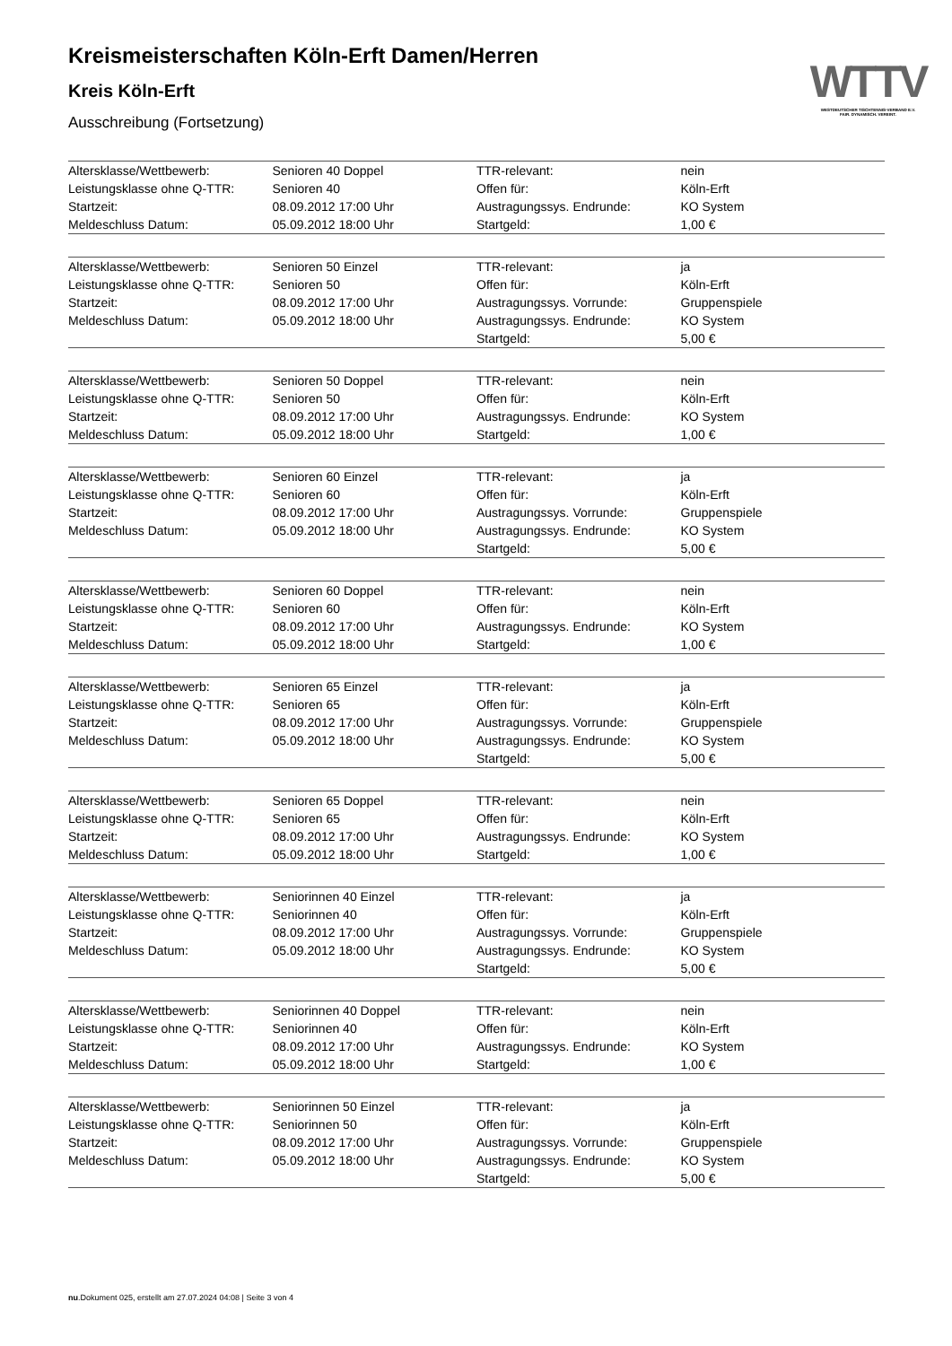Kreismeisterschaften Köln-Erft Damen/Herren
Kreis Köln-Erft
Ausschreibung (Fortsetzung)
WTTV
WESTDEUTSCHER TISCHTENNIS-VERBAND E.V.
FAIR. DYNAMISCH. VEREINT.
| Altersklasse/Wettbewerb: | Senioren 40 Doppel | TTR-relevant: | nein |
| Leistungsklasse ohne Q-TTR: | Senioren 40 | Offen für: | Köln-Erft |
| Startzeit: | 08.09.2012 17:00 Uhr | Austragungssys. Endrunde: | KO System |
| Meldeschluss Datum: | 05.09.2012 18:00 Uhr | Startgeld: | 1,00 € |
| Altersklasse/Wettbewerb: | Senioren 50 Einzel | TTR-relevant: | ja |
| Leistungsklasse ohne Q-TTR: | Senioren 50 | Offen für: | Köln-Erft |
| Startzeit: | 08.09.2012 17:00 Uhr | Austragungssys. Vorrunde: | Gruppenspiele |
| Meldeschluss Datum: | 05.09.2012 18:00 Uhr | Austragungssys. Endrunde: | KO System |
| | | Startgeld: | 5,00 € |
| Altersklasse/Wettbewerb: | Senioren 50 Doppel | TTR-relevant: | nein |
| Leistungsklasse ohne Q-TTR: | Senioren 50 | Offen für: | Köln-Erft |
| Startzeit: | 08.09.2012 17:00 Uhr | Austragungssys. Endrunde: | KO System |
| Meldeschluss Datum: | 05.09.2012 18:00 Uhr | Startgeld: | 1,00 € |
| Altersklasse/Wettbewerb: | Senioren 60 Einzel | TTR-relevant: | ja |
| Leistungsklasse ohne Q-TTR: | Senioren 60 | Offen für: | Köln-Erft |
| Startzeit: | 08.09.2012 17:00 Uhr | Austragungssys. Vorrunde: | Gruppenspiele |
| Meldeschluss Datum: | 05.09.2012 18:00 Uhr | Austragungssys. Endrunde: | KO System |
| | | Startgeld: | 5,00 € |
| Altersklasse/Wettbewerb: | Senioren 60 Doppel | TTR-relevant: | nein |
| Leistungsklasse ohne Q-TTR: | Senioren 60 | Offen für: | Köln-Erft |
| Startzeit: | 08.09.2012 17:00 Uhr | Austragungssys. Endrunde: | KO System |
| Meldeschluss Datum: | 05.09.2012 18:00 Uhr | Startgeld: | 1,00 € |
| Altersklasse/Wettbewerb: | Senioren 65 Einzel | TTR-relevant: | ja |
| Leistungsklasse ohne Q-TTR: | Senioren 65 | Offen für: | Köln-Erft |
| Startzeit: | 08.09.2012 17:00 Uhr | Austragungssys. Vorrunde: | Gruppenspiele |
| Meldeschluss Datum: | 05.09.2012 18:00 Uhr | Austragungssys. Endrunde: | KO System |
| | | Startgeld: | 5,00 € |
| Altersklasse/Wettbewerb: | Senioren 65 Doppel | TTR-relevant: | nein |
| Leistungsklasse ohne Q-TTR: | Senioren 65 | Offen für: | Köln-Erft |
| Startzeit: | 08.09.2012 17:00 Uhr | Austragungssys. Endrunde: | KO System |
| Meldeschluss Datum: | 05.09.2012 18:00 Uhr | Startgeld: | 1,00 € |
| Altersklasse/Wettbewerb: | Seniorinnen 40 Einzel | TTR-relevant: | ja |
| Leistungsklasse ohne Q-TTR: | Seniorinnen 40 | Offen für: | Köln-Erft |
| Startzeit: | 08.09.2012 17:00 Uhr | Austragungssys. Vorrunde: | Gruppenspiele |
| Meldeschluss Datum: | 05.09.2012 18:00 Uhr | Austragungssys. Endrunde: | KO System |
| | | Startgeld: | 5,00 € |
| Altersklasse/Wettbewerb: | Seniorinnen 40 Doppel | TTR-relevant: | nein |
| Leistungsklasse ohne Q-TTR: | Seniorinnen 40 | Offen für: | Köln-Erft |
| Startzeit: | 08.09.2012 17:00 Uhr | Austragungssys. Endrunde: | KO System |
| Meldeschluss Datum: | 05.09.2012 18:00 Uhr | Startgeld: | 1,00 € |
| Altersklasse/Wettbewerb: | Seniorinnen 50 Einzel | TTR-relevant: | ja |
| Leistungsklasse ohne Q-TTR: | Seniorinnen 50 | Offen für: | Köln-Erft |
| Startzeit: | 08.09.2012 17:00 Uhr | Austragungssys. Vorrunde: | Gruppenspiele |
| Meldeschluss Datum: | 05.09.2012 18:00 Uhr | Austragungssys. Endrunde: | KO System |
| | | Startgeld: | 5,00 € |
nu.Dokument 025, erstellt am 27.07.2024 04:08 | Seite 3 von 4